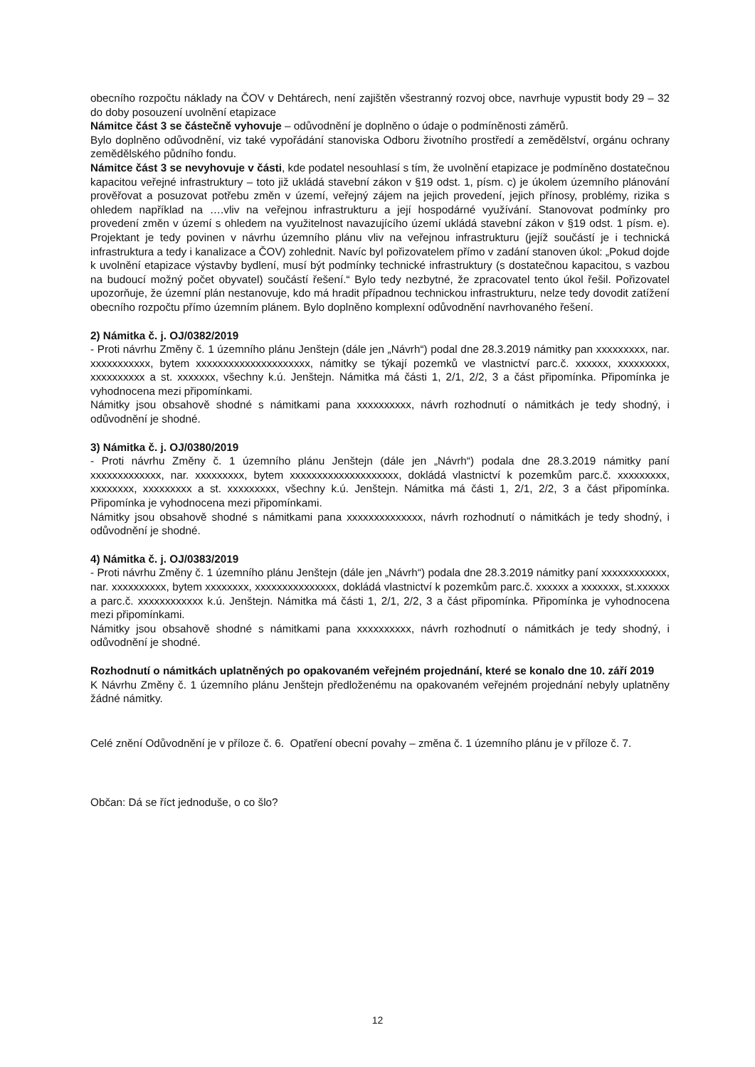obecního rozpočtu náklady na ČOV v Dehtárech, není zajištěn všestranný rozvoj obce, navrhuje vypustit body 29 – 32 do doby posouzení uvolnění etapizace
Námitce část 3 se částečně vyhovuje – odůvodnění je doplněno o údaje o podmíněnosti záměrů.
Bylo doplněno odůvodnění, viz také vypořádání stanoviska Odboru životního prostředí a zemědělství, orgánu ochrany zemědělského půdního fondu.
Námitce část 3 se nevyhovuje v části, kde podatel nesouhlasí s tím, že uvolnění etapizace je podmíněno dostatečnou kapacitou veřejné infrastruktury – toto již ukládá stavební zákon v §19 odst. 1, písm. c) je úkolem územního plánování prověřovat a posuzovat potřebu změn v území, veřejný zájem na jejich provedení, jejich přínosy, problémy, rizika s ohledem například na ….vliv na veřejnou infrastrukturu a její hospodárné využívání. Stanovovat podmínky pro provedení změn v území s ohledem na využitelnost navazujícího území ukládá stavební zákon v §19 odst. 1 písm. e). Projektant je tedy povinen v návrhu územního plánu vliv na veřejnou infrastrukturu (jejíž součástí je i technická infrastruktura a tedy i kanalizace a ČOV) zohlednit. Navíc byl pořizovatelem přímo v zadání stanoven úkol: „Pokud dojde k uvolnění etapizace výstavby bydlení, musí být podmínky technické infrastruktury (s dostatečnou kapacitou, s vazbou na budoucí možný počet obyvatel) součástí řešení.“ Bylo tedy nezbytné, že zpracovatel tento úkol řešil. Pořizovatel upozorňuje, že územní plán nestanovuje, kdo má hradit případnou technickou infrastrukturu, nelze tedy dovodit zatížení obecního rozpočtu přímo územním plánem. Bylo doplněno komplexní odůvodnění navrhovaného řešení.
2) Námitka č. j. OJ/0382/2019
- Proti návrhu Změny č. 1 územního plánu Jenštejn (dále jen „Návrh“) podal dne 28.3.2019 námitky pan xxxxxxxxx, nar. xxxxxxxxxxx, bytem xxxxxxxxxxxxxxxxxxxxx, námitky se týkají pozemků ve vlastnictví parc.č. xxxxxx, xxxxxxxxx, xxxxxxxxxx a st. xxxxxxx, všechny k.ú. Jenštejn. Námitka má části 1, 2/1, 2/2, 3 a část připomínka. Připomínka je vyhodnocena mezi připomínkami.
Námitky jsou obsahově shodné s námitkami pana xxxxxxxxxx, návrh rozhodnutí o námitkách je tedy shodný, i odůvodnění je shodné.
3) Námitka č. j. OJ/0380/2019
- Proti návrhu Změny č. 1 územního plánu Jenštejn (dále jen „Návrh“) podala dne 28.3.2019 námitky paní xxxxxxxxxxxxx, nar. xxxxxxxxx, bytem xxxxxxxxxxxxxxxxxxxx, dokládá vlastnictví k pozemkům parc.č. xxxxxxxxx, xxxxxxxx, xxxxxxxxx a st. xxxxxxxxx, všechny k.ú. Jenštejn. Námitka má části 1, 2/1, 2/2, 3 a část připomínka. Připomínka je vyhodnocena mezi připomínkami.
Námitky jsou obsahově shodné s námitkami pana xxxxxxxxxxxxxx, návrh rozhodnutí o námitkách je tedy shodný, i odůvodnění je shodné.
4) Námitka č. j. OJ/0383/2019
- Proti návrhu Změny č. 1 územního plánu Jenštejn (dále jen „Návrh“) podala dne 28.3.2019 námitky paní xxxxxxxxxxxx, nar. xxxxxxxxxx, bytem xxxxxxxx, xxxxxxxxxxxxxxx, dokládá vlastnictví k pozemkům parc.č. xxxxxx a xxxxxxx, st.xxxxxx a parc.č. xxxxxxxxxxxx k.ú. Jenštejn. Námitka má části 1, 2/1, 2/2, 3 a část připomínka. Připomínka je vyhodnocena mezi připomínkami.
Námitky jsou obsahově shodné s námitkami pana xxxxxxxxxx, návrh rozhodnutí o námitkách je tedy shodný, i odůvodnění je shodné.
Rozhodnutí o námitkách uplatněných po opakovaném veřejném projednání, které se konalo dne 10. září 2019
K Návrhu Změny č. 1 územního plánu Jenštejn předloženému na opakovaném veřejném projednání nebyly uplatněny žádné námitky.
Celé znění Odůvodnění je v příloze č. 6. Opatření obecní povahy – změna č. 1 územního plánu je v příloze č. 7.
Občan: Dá se říct jednoduše, o co šlo?
12